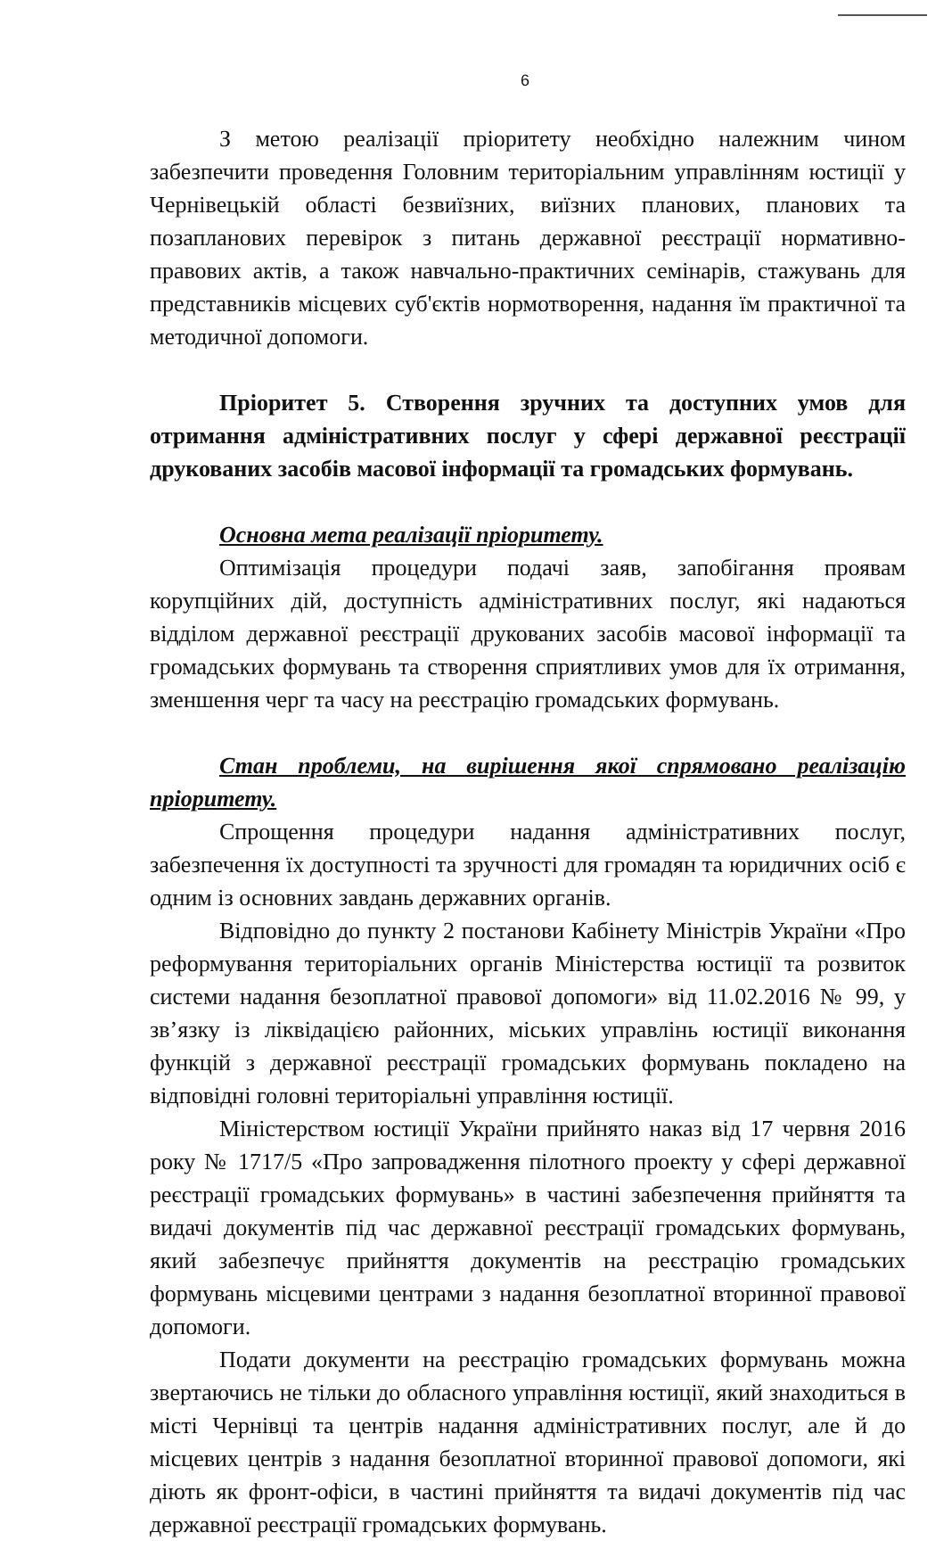6
З метою реалізації пріоритету необхідно належним чином забезпечити проведення Головним територіальним управлінням юстиції у Чернівецькій області безвиїзних, виїзних планових, планових та позапланових перевірок з питань державної реєстрації нормативно-правових актів, а також навчально-практичних семінарів, стажувань для представників місцевих суб'єктів нормотворення, надання їм практичної та методичної допомоги.
Пріоритет 5. Створення зручних та доступних умов для отримання адміністративних послуг у сфері державної реєстрації друкованих засобів масової інформації та громадських формувань.
Основна мета реалізації пріоритету.
Оптимізація процедури подачі заяв, запобігання проявам корупційних дій, доступність адміністративних послуг, які надаються відділом державної реєстрації друкованих засобів масової інформації та громадських формувань та створення сприятливих умов для їх отримання, зменшення черг та часу на реєстрацію громадських формувань.
Стан проблеми, на вирішення якої спрямовано реалізацію пріоритету.
Спрощення процедури надання адміністративних послуг, забезпечення їх доступності та зручності для громадян та юридичних осіб є одним із основних завдань державних органів.
Відповідно до пункту 2 постанови Кабінету Міністрів України «Про реформування територіальних органів Міністерства юстиції та розвиток системи надання безоплатної правової допомоги» від 11.02.2016 № 99, у зв’язку із ліквідацією районних, міських управлінь юстиції виконання функцій з державної реєстрації громадських формувань покладено на відповідні головні територіальні управління юстиції.
Міністерством юстиції України прийнято наказ від 17 червня 2016 року № 1717/5 «Про запровадження пілотного проекту у сфері державної реєстрації громадських формувань» в частині забезпечення прийняття та видачі документів під час державної реєстрації громадських формувань, який забезпечує прийняття документів на реєстрацію громадських формувань місцевими центрами з надання безоплатної вторинної правової допомоги.
Подати документи на реєстрацію громадських формувань можна звертаючись не тільки до обласного управління юстиції, який знаходиться в місті Чернівці та центрів надання адміністративних послуг, але й до місцевих центрів з надання безоплатної вторинної правової допомоги, які діють як фронт-офіси, в частині прийняття та видачі документів під час державної реєстрації громадських формувань.